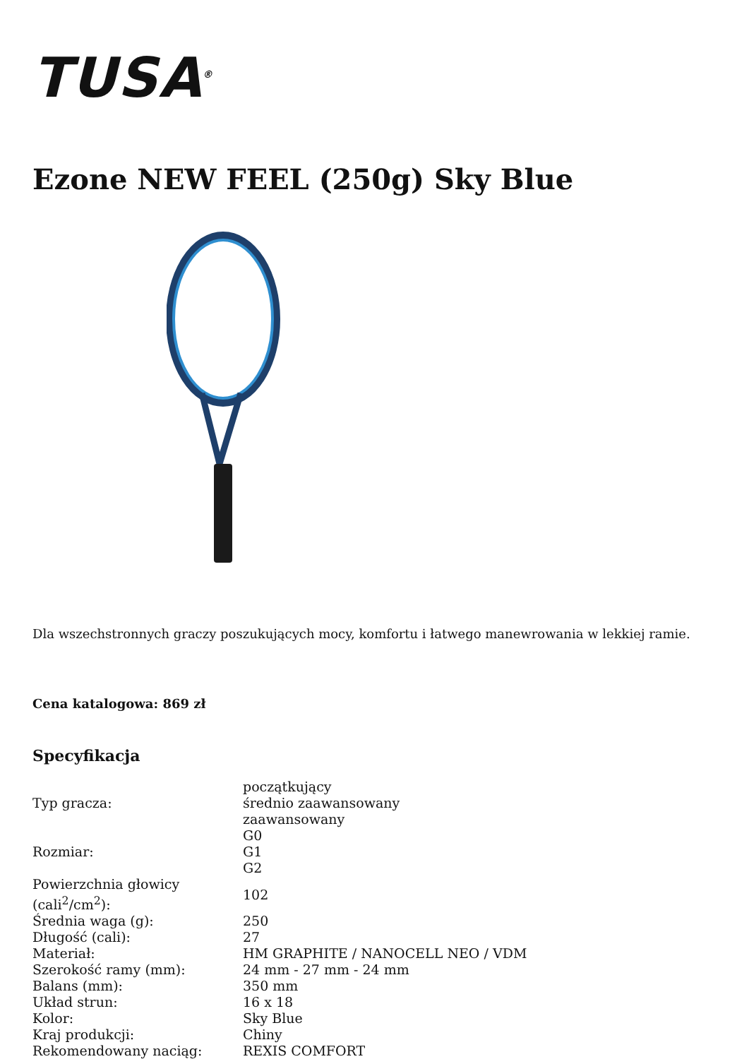TUSA<sup>®</sup>
Ezone NEW FEEL (250g) Sky Blue
Dla wszechstronnych graczy poszukujących mocy, komfortu i łatwego manewrowania w lekkiej ramie.
Cena katalogowa: 869 zł
Specyfikacja
| Typ gracza: | początkujący średnio zaawansowany zaawansowany |
| Rozmiar: | G0 G1 G2 |
| Powierzchnia głowicy (cali<sup>2</sup>/cm<sup>2</sup>): | 102 |
| Średnia waga (g): | 250 |
| Długość (cali): | 27 |
| Materiał: | HM GRAPHITE / NANOCELL NEO / VDM |
| Szerokość ramy (mm): | 24 mm - 27 mm - 24 mm |
| Balans (mm): | 350 mm |
| Układ strun: | 16 x 18 |
| Kolor: | Sky Blue |
| Kraj produkcji: | Chiny |
| Rekomendowany naciąg: | REXIS COMFORT |